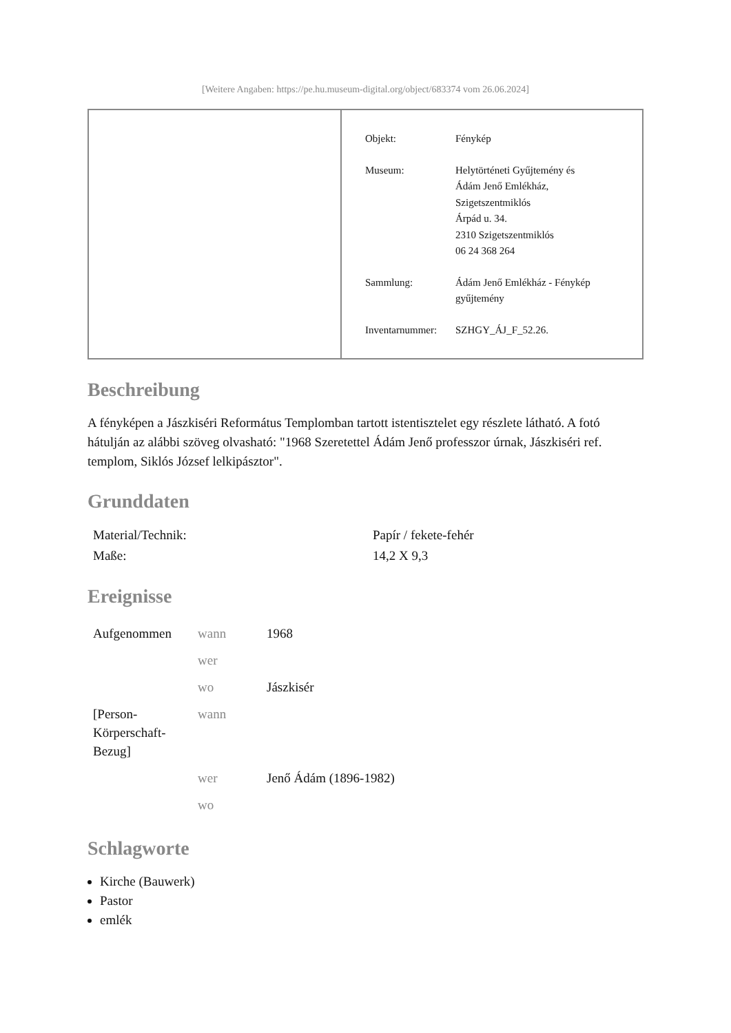[Weitere Angaben: https://pe.hu.museum-digital.org/object/683374 vom 26.06.2024]
| Objekt: | Fénykép |
| Museum: | Helytörténeti Gyűjtemény és Ádám Jenő Emlékház, Szigetszentmiklós Árpád u. 34. 2310 Szigetszentmiklós 06 24 368 264 |
| Sammlung: | Ádám Jenő Emlékház - Fénykép gyűjtemény |
| Inventarnummer: | SZHGY_ÁJ_F_52.26. |
Beschreibung
A fényképen a Jászkiséri Református Templomban tartott istentisztelet egy részlete látható. A fotó hátulján az alábbi szöveg olvasható: "1968 Szeretettel Ádám Jenő professzor úrnak, Jászkiséri ref. templom, Siklós József lelkipásztor".
Grunddaten
| Material/Technik: | Papír / fekete-fehér |
| Maße: | 14,2 X 9,3 |
Ereignisse
| Aufgenommen | wann | 1968 |
| | wer | |
| | wo | Jászkisér |
| [Person- Körperschaft- Bezug] | wann | |
| | wer | Jenő Ádám (1896-1982) |
| | wo | |
Schlagworte
Kirche (Bauwerk)
Pastor
emlék